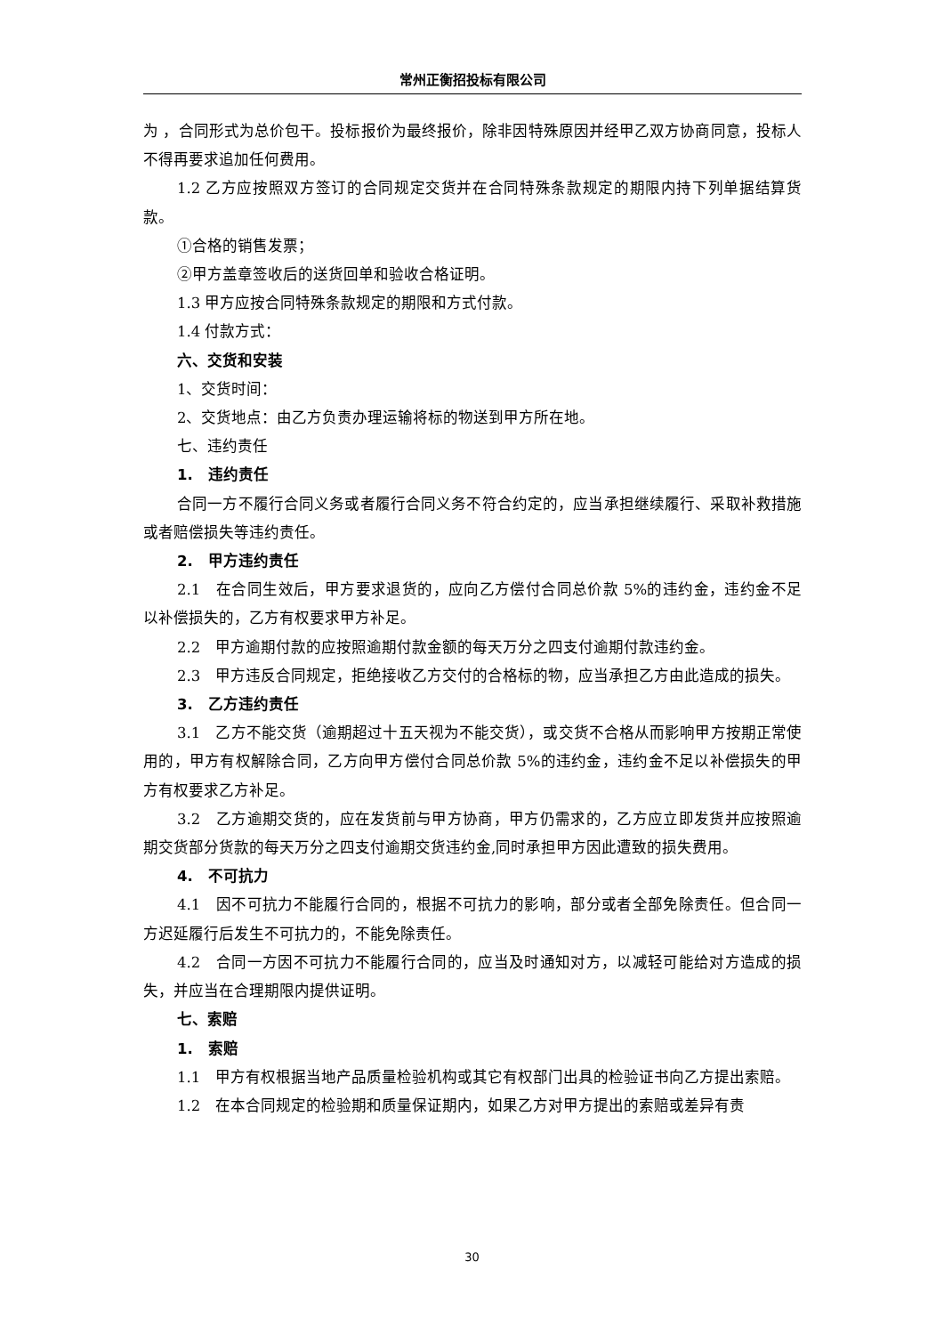常州正衡招投标有限公司
为 ，合同形式为总价包干。投标报价为最终报价，除非因特殊原因并经甲乙双方协商同意，投标人不得再要求追加任何费用。
1.2 乙方应按照双方签订的合同规定交货并在合同特殊条款规定的期限内持下列单据结算货款。
①合格的销售发票；
②甲方盖章签收后的送货回单和验收合格证明。
1.3 甲方应按合同特殊条款规定的期限和方式付款。
1.4 付款方式：
六、交货和安装
1、交货时间：
2、交货地点：由乙方负责办理运输将标的物送到甲方所在地。
七、违约责任
1.　违约责任
合同一方不履行合同义务或者履行合同义务不符合约定的，应当承担继续履行、采取补救措施或者赔偿损失等违约责任。
2.　甲方违约责任
2.1　在合同生效后，甲方要求退货的，应向乙方偿付合同总价款 5%的违约金，违约金不足以补偿损失的，乙方有权要求甲方补足。
2.2　甲方逾期付款的应按照逾期付款金额的每天万分之四支付逾期付款违约金。
2.3　甲方违反合同规定，拒绝接收乙方交付的合格标的物，应当承担乙方由此造成的损失。
3.　乙方违约责任
3.1　乙方不能交货（逾期超过十五天视为不能交货），或交货不合格从而影响甲方按期正常使用的，甲方有权解除合同，乙方向甲方偿付合同总价款 5%的违约金，违约金不足以补偿损失的甲方有权要求乙方补足。
3.2　乙方逾期交货的，应在发货前与甲方协商，甲方仍需求的，乙方应立即发货并应按照逾期交货部分货款的每天万分之四支付逾期交货违约金,同时承担甲方因此遭致的损失费用。
4.　不可抗力
4.1　因不可抗力不能履行合同的，根据不可抗力的影响，部分或者全部免除责任。但合同一方迟延履行后发生不可抗力的，不能免除责任。
4.2　合同一方因不可抗力不能履行合同的，应当及时通知对方，以减轻可能给对方造成的损失，并应当在合理期限内提供证明。
七、索赔
1.　索赔
1.1　甲方有权根据当地产品质量检验机构或其它有权部门出具的检验证书向乙方提出索赔。
1.2　在本合同规定的检验期和质量保证期内，如果乙方对甲方提出的索赔或差异有责
30